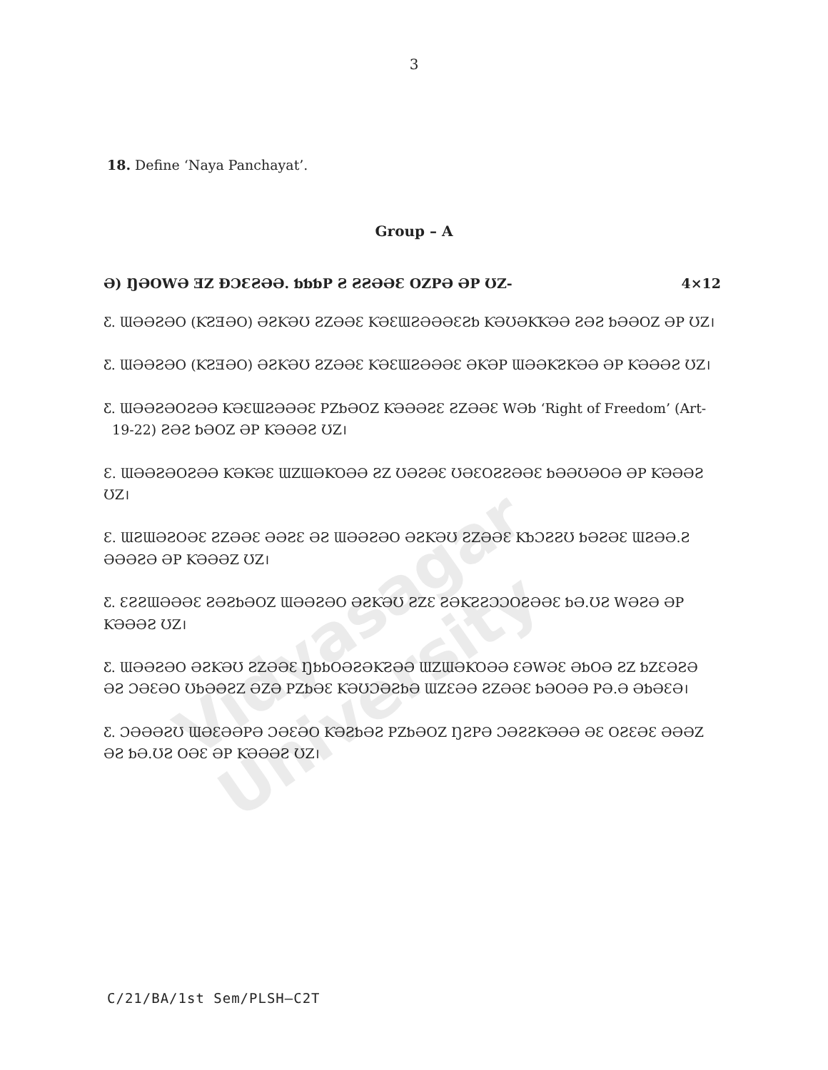Vidyasagar University
3
18. Define ‘Naya Panchayat’.
Group – A
Ə) ŊƏOWƏ ƎZ ƉƆƐƧƏƏ. ƅƅƅP Ƨ ƧƧƏƏƐ OZPƏ ƏP ƱZ- 4×12
Ƹ. ƜƏƏƧƏO (ƘƧƎƏO) ƏƧƘƏƱ ƧZƏƏƐ ƘƏƐƜƧƏƏƏƐƧƅ ƘƏƱƏƘƘƏƏ ƧƏƧ ƅƏƏOZ ƏP ƱZ।
Ƹ. ƜƏƏƧƏO (ƘƧƎƏO) ƏƧƘƏƱ ƧZƏƏƐ ƘƏƐƜƧƏƏƏƐ ƏƘƏP ƜƏƏƘƧƘƏƏ ƏP ƘƏƏƏƧ ƱZ।
Ƹ. ƜƏƏƧƏOƧƏƏ ƘƏƐƜƧƏƏƏƐ PZƅƏOZ ƘƏƏƏƧƐ ƧZƏƏƐ WƏƅ ‘Right of Freedom’ (Art-
19-22) ƧƏƧ ƅƏOZ ƏP ƘƏƏƏƧ ƱZ।
Ɛ. ƜƏƏƧƏOƧƏƏ ƘƏƘƏƐ ƜZƜƏƘOƏƏ ƧZ ƱƏƧƏƐ ƱƏƐOƧƧƏƏƐ ƅƏƏƱƏOƏ ƏP ƘƏƏƏƧ ƱZ।
Ɛ. ƜƧƜƏƧOƏƐ ƧZƏƏƐ ƏƏƧƐ ƏƧ ƜƏƏƧƏO ƏƧƘƏƱ ƧZƏƏƐ ƘƅƆƧƧƱ ƅƏƧƏƐ ƜƧƏƏ.Ƨ ƏƏƏƧƏ ƏP ƘƏƏƏZ ƱZ।
Ƹ. ƐƧƧƜƏƏƏƐ ƧƏƧƅƏOZ ƜƏƏƧƏO ƏƧƘƏƱ ƧZƐ ƧƏƘƧƧƆƆOƧƏƏƐ ƅƏ.ƱƧ WƏƧƏ ƏP ƘƏƏƏƧ ƱZ।
Ƹ. ƜƏƏƧƏO ƏƧƘƏƱ ƧZƏƏƐ ŊƅƅOƏƧƏƘƧƏƏ ƜZƜƏƘOƏƏ ƐƏWƏƐ ƏƅOƏ ƧZ ƅZƐƏƧƏ ƏƧ ƆƏƐƏO ƱƅƏƏƧZ ƏZƏ PZƅƏƐ ƘƏƱƆƏƧƅƏ ƜZƐƏƏ ƧZƏƏƐ ƅƏOƏƏ PƏ.Ə ƏƅƏƐƏ।
Ƹ. ƆƏƏƏƧƱ ƜƏƐƏƏPƏ ƆƏƐƏO ƘƏƧƅƏƧ PZƅƏOZ ŊƧPƏ ƆƏƧƧƘƏƏƏ ƏƐ OƧƐƏƐ ƏƏƏZ ƏƧ ƅƏ.ƱƧ OƏƐ ƏP ƘƏƏƏƧ ƱZ।
C/21/BA/1st Sem/PLSH–C2T